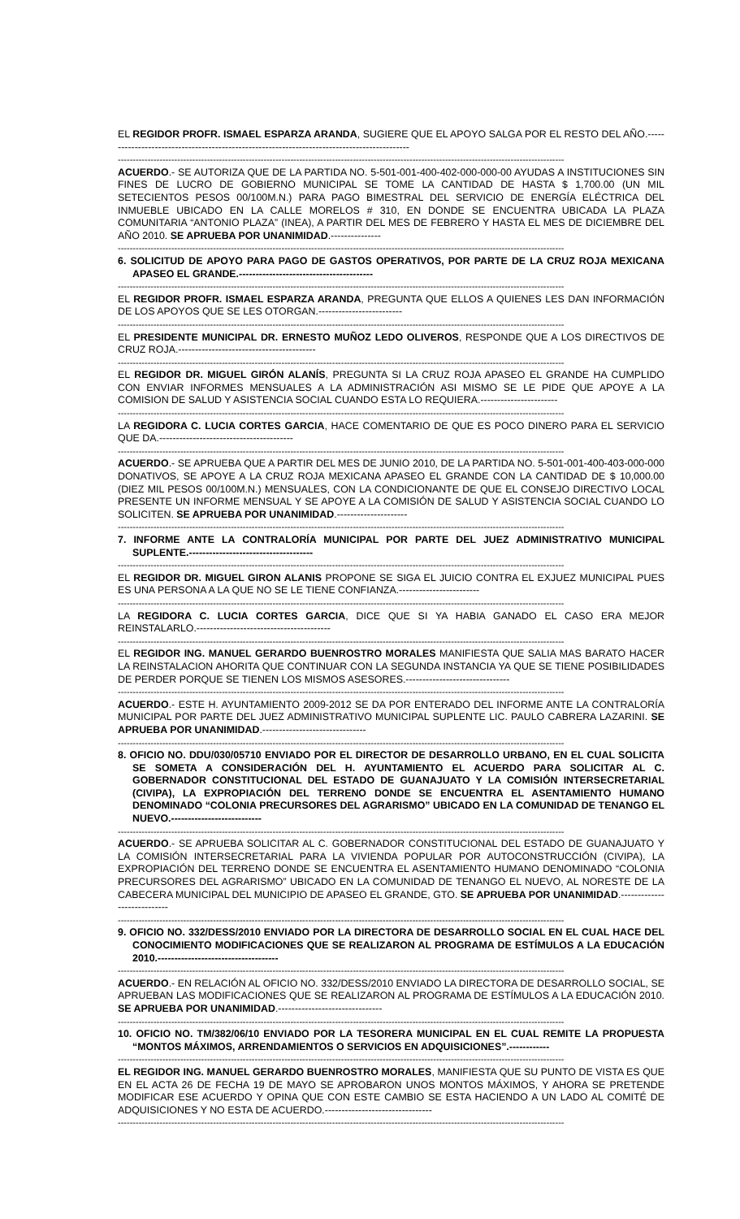EL REGIDOR PROFR. ISMAEL ESPARZA ARANDA, SUGIERE QUE EL APOYO SALGA POR EL RESTO DEL AÑO.--------------------------------------------------------------------------------------------
------------------------------------------------------------------------------------------------------------------------------------------------------
ACUERDO.- SE AUTORIZA QUE DE LA PARTIDA NO. 5-501-001-400-402-000-000-00 AYUDAS A INSTITUCIONES SIN FINES DE LUCRO DE GOBIERNO MUNICIPAL SE TOME LA CANTIDAD DE HASTA $ 1,700.00 (UN MIL SETECIENTOS PESOS 00/100M.N.) PARA PAGO BIMESTRAL DEL SERVICIO DE ENERGÍA ELÉCTRICA DEL INMUEBLE UBICADO EN LA CALLE MORELOS # 310, EN DONDE SE ENCUENTRA UBICADA LA PLAZA COMUNITARIA “ANTONIO PLAZA” (INEA), A PARTIR DEL MES DE FEBRERO Y HASTA EL MES DE DICIEMBRE DEL AÑO 2010. SE APRUEBA POR UNANIMIDAD.---------------
------------------------------------------------------------------------------------------------------------------------------------------------------
6. SOLICITUD DE APOYO PARA PAGO DE GASTOS OPERATIVOS, POR PARTE DE LA CRUZ ROJA MEXICANA APASEO EL GRANDE.----------------------------------------
------------------------------------------------------------------------------------------------------------------------------------------------------
EL REGIDOR PROFR. ISMAEL ESPARZA ARANDA, PREGUNTA QUE ELLOS A QUIENES LES DAN INFORMACIÓN DE LOS APOYOS QUE SE LES OTORGAN.-------------------------
------------------------------------------------------------------------------------------------------------------------------------------------------
EL PRESIDENTE MUNICIPAL DR. ERNESTO MUÑOZ LEDO OLIVEROS, RESPONDE QUE A LOS DIRECTIVOS DE CRUZ ROJA.-----------------------------------------
------------------------------------------------------------------------------------------------------------------------------------------------------
EL REGIDOR DR. MIGUEL GIRÓN ALANÍS, PREGUNTA SI LA CRUZ ROJA APASEO EL GRANDE HA CUMPLIDO CON ENVIAR INFORMES MENSUALES A LA ADMINISTRACIÓN ASI MISMO SE LE PIDE QUE APOYE A LA COMISION DE SALUD Y ASISTENCIA SOCIAL CUANDO ESTA LO REQUIERA.-----------------------
------------------------------------------------------------------------------------------------------------------------------------------------------
LA REGIDORA C. LUCIA CORTES GARCIA, HACE COMENTARIO DE QUE ES POCO DINERO PARA EL SERVICIO QUE DA.----------------------------------------
------------------------------------------------------------------------------------------------------------------------------------------------------
ACUERDO.- SE APRUEBA QUE A PARTIR DEL MES DE JUNIO 2010, DE LA PARTIDA NO. 5-501-001-400-403-000-000 DONATIVOS, SE APOYE A LA CRUZ ROJA MEXICANA APASEO EL GRANDE CON LA CANTIDAD DE $ 10,000.00 (DIEZ MIL PESOS 00/100M.N.) MENSUALES, CON LA CONDICIONANTE DE QUE EL CONSEJO DIRECTIVO LOCAL PRESENTE UN INFORME MENSUAL Y SE APOYE A LA COMISIÓN DE SALUD Y ASISTENCIA SOCIAL CUANDO LO SOLICITEN. SE APRUEBA POR UNANIMIDAD.---------------------
------------------------------------------------------------------------------------------------------------------------------------------------------
7. INFORME ANTE LA CONTRALORÍA MUNICIPAL POR PARTE DEL JUEZ ADMINISTRATIVO MUNICIPAL SUPLENTE.-------------------------------------
------------------------------------------------------------------------------------------------------------------------------------------------------
EL REGIDOR DR. MIGUEL GIRON ALANIS PROPONE SE SIGA EL JUICIO CONTRA EL EXJUEZ MUNICIPAL PUES ES UNA PERSONA A LA QUE NO SE LE TIENE CONFIANZA.------------------------
------------------------------------------------------------------------------------------------------------------------------------------------------
LA REGIDORA C. LUCIA CORTES GARCIA, DICE QUE SI YA HABIA GANADO EL CASO ERA MEJOR REINSTALARLO.----------------------------------------
------------------------------------------------------------------------------------------------------------------------------------------------------
EL REGIDOR ING. MANUEL GERARDO BUENROSTRO MORALES MANIFIESTA QUE SALIA MAS BARATO HACER LA REINSTALACION AHORITA QUE CONTINUAR CON LA SEGUNDA INSTANCIA YA QUE SE TIENE POSIBILIDADES DE PERDER PORQUE SE TIENEN LOS MISMOS ASESORES.-------------------------------
------------------------------------------------------------------------------------------------------------------------------------------------------
ACUERDO.- ESTE H. AYUNTAMIENTO 2009-2012 SE DA POR ENTERADO DEL INFORME ANTE LA CONTRALORÍA MUNICIPAL POR PARTE DEL JUEZ ADMINISTRATIVO MUNICIPAL SUPLENTE LIC. PAULO CABRERA LAZARINI. SE APRUEBA POR UNANIMIDAD.-------------------------------
------------------------------------------------------------------------------------------------------------------------------------------------------
8. OFICIO NO. DDU/030/05710 ENVIADO POR EL DIRECTOR DE DESARROLLO URBANO, EN EL CUAL SOLICITA SE SOMETA A CONSIDERACIÓN DEL H. AYUNTAMIENTO EL ACUERDO PARA SOLICITAR AL C. GOBERNADOR CONSTITUCIONAL DEL ESTADO DE GUANAJUATO Y LA COMISIÓN INTERSECRETARIAL (CIVIPA), LA EXPROPIACIÓN DEL TERRENO DONDE SE ENCUENTRA EL ASENTAMIENTO HUMANO DENOMINADO “COLONIA PRECURSORES DEL AGRARISMO” UBICADO EN LA COMUNIDAD DE TENANGO EL NUEVO.---------------------------
------------------------------------------------------------------------------------------------------------------------------------------------------
ACUERDO.- SE APRUEBA SOLICITAR AL C. GOBERNADOR CONSTITUCIONAL DEL ESTADO DE GUANAJUATO Y LA COMISIÓN INTERSECRETARIAL PARA LA VIVIENDA POPULAR POR AUTOCONSTRUCCIÓN (CIVIPA), LA EXPROPIACIÓN DEL TERRENO DONDE SE ENCUENTRA EL ASENTAMIENTO HUMANO DENOMINADO “COLONIA PRECURSORES DEL AGRARISMO” UBICADO EN LA COMUNIDAD DE TENANGO EL NUEVO, AL NORESTE DE LA CABECERA MUNICIPAL DEL MUNICIPIO DE APASEO EL GRANDE, GTO. SE APRUEBA POR UNANIMIDAD.----------------------------
------------------------------------------------------------------------------------------------------------------------------------------------------
9. OFICIO NO. 332/DESS/2010 ENVIADO POR LA DIRECTORA DE DESARROLLO SOCIAL EN EL CUAL HACE DEL CONOCIMIENTO MODIFICACIONES QUE SE REALIZARON AL PROGRAMA DE ESTÍMULOS A LA EDUCACIÓN 2010.------------------------------------
------------------------------------------------------------------------------------------------------------------------------------------------------
ACUERDO.- EN RELACIÓN AL OFICIO NO. 332/DESS/2010 ENVIADO LA DIRECTORA DE DESARROLLO SOCIAL, SE APRUEBAN LAS MODIFICACIONES QUE SE REALIZARON AL PROGRAMA DE ESTÍMULOS A LA EDUCACIÓN 2010. SE APRUEBA POR UNANIMIDAD.-------------------------------
------------------------------------------------------------------------------------------------------------------------------------------------------
10. OFICIO NO. TM/382/06/10 ENVIADO POR LA TESORERA MUNICIPAL EN EL CUAL REMITE LA PROPUESTA “MONTOS MÁXIMOS, ARRENDAMIENTOS O SERVICIOS EN ADQUISICIONES”.------------
------------------------------------------------------------------------------------------------------------------------------------------------------
EL REGIDOR ING. MANUEL GERARDO BUENROSTRO MORALES, MANIFIESTA QUE SU PUNTO DE VISTA ES QUE EN EL ACTA 26 DE FECHA 19 DE MAYO SE APROBARON UNOS MONTOS MÁXIMOS, Y AHORA SE PRETENDE MODIFICAR ESE ACUERDO Y OPINA QUE CON ESTE CAMBIO SE ESTA HACIENDO A UN LADO AL COMITÉ DE ADQUISICIONES Y NO ESTA DE ACUERDO.--------------------------------
------------------------------------------------------------------------------------------------------------------------------------------------------